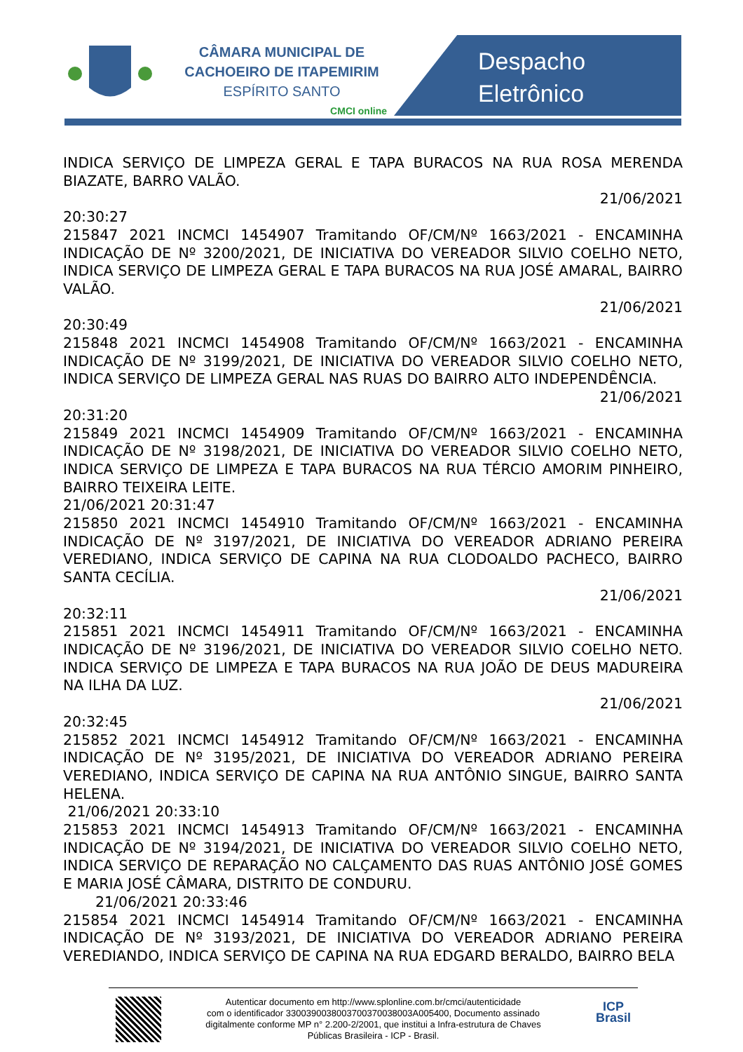CÂMARA MUNICIPAL DE
CACHOEIRO DE ITAPEMIRIM
ESPÍRITO SANTO
CMCI online
Despacho
Eletrônico
INDICA SERVIÇO DE LIMPEZA GERAL E TAPA BURACOS NA RUA ROSA MERENDA BIAZATE, BARRO VALÃO.
21/06/2021
20:30:27
215847 2021 INCMCI 1454907 Tramitando OF/CM/Nº 1663/2021 - ENCAMINHA INDICAÇÃO DE Nº 3200/2021, DE INICIATIVA DO VEREADOR SILVIO COELHO NETO, INDICA SERVIÇO DE LIMPEZA GERAL E TAPA BURACOS NA RUA JOSÉ AMARAL, BAIRRO VALÃO.
21/06/2021
20:30:49
215848 2021 INCMCI 1454908 Tramitando OF/CM/Nº 1663/2021 - ENCAMINHA INDICAÇÃO DE Nº 3199/2021, DE INICIATIVA DO VEREADOR SILVIO COELHO NETO, INDICA SERVIÇO DE LIMPEZA GERAL NAS RUAS DO BAIRRO ALTO INDEPENDÊNCIA.
21/06/2021
20:31:20
215849 2021 INCMCI 1454909 Tramitando OF/CM/Nº 1663/2021 - ENCAMINHA INDICAÇÃO DE Nº 3198/2021, DE INICIATIVA DO VEREADOR SILVIO COELHO NETO, INDICA SERVIÇO DE LIMPEZA E TAPA BURACOS NA RUA TÉRCIO AMORIM PINHEIRO, BAIRRO TEIXEIRA LEITE.
21/06/2021 20:31:47
215850 2021 INCMCI 1454910 Tramitando OF/CM/Nº 1663/2021 - ENCAMINHA INDICAÇÃO DE Nº 3197/2021, DE INICIATIVA DO VEREADOR ADRIANO PEREIRA VEREDIANO, INDICA SERVIÇO DE CAPINA NA RUA CLODOALDO PACHECO, BAIRRO SANTA CECÍLIA.
21/06/2021
20:32:11
215851 2021 INCMCI 1454911 Tramitando OF/CM/Nº 1663/2021 - ENCAMINHA INDICAÇÃO DE Nº 3196/2021, DE INICIATIVA DO VEREADOR SILVIO COELHO NETO. INDICA SERVIÇO DE LIMPEZA E TAPA BURACOS NA RUA JOÃO DE DEUS MADUREIRA NA ILHA DA LUZ.
21/06/2021
20:32:45
215852 2021 INCMCI 1454912 Tramitando OF/CM/Nº 1663/2021 - ENCAMINHA INDICAÇÃO DE Nº 3195/2021, DE INICIATIVA DO VEREADOR ADRIANO PEREIRA VEREDIANO, INDICA SERVIÇO DE CAPINA NA RUA ANTÔNIO SINGUE, BAIRRO SANTA HELENA.
21/06/2021 20:33:10
215853 2021 INCMCI 1454913 Tramitando OF/CM/Nº 1663/2021 - ENCAMINHA INDICAÇÃO DE Nº 3194/2021, DE INICIATIVA DO VEREADOR SILVIO COELHO NETO, INDICA SERVIÇO DE REPARAÇÃO NO CALÇAMENTO DAS RUAS ANTÔNIO JOSÉ GOMES E MARIA JOSÉ CÂMARA, DISTRITO DE CONDURU.
21/06/2021 20:33:46
215854 2021 INCMCI 1454914 Tramitando OF/CM/Nº 1663/2021 - ENCAMINHA INDICAÇÃO DE Nº 3193/2021, DE INICIATIVA DO VEREADOR ADRIANO PEREIRA VEREDIANDO, INDICA SERVIÇO DE CAPINA NA RUA EDGARD BERALDO, BAIRRO BELA
Autenticar documento em http://www.splonline.com.br/cmci/autenticidade
com o identificador 330039003800370037003800​3A005400, Documento assinado
digitalmente conforme MP n° 2.200-2/2001, que institui a Infra-estrutura de Chaves
Públicas Brasileira - ICP - Brasil.
ICP
Brasil